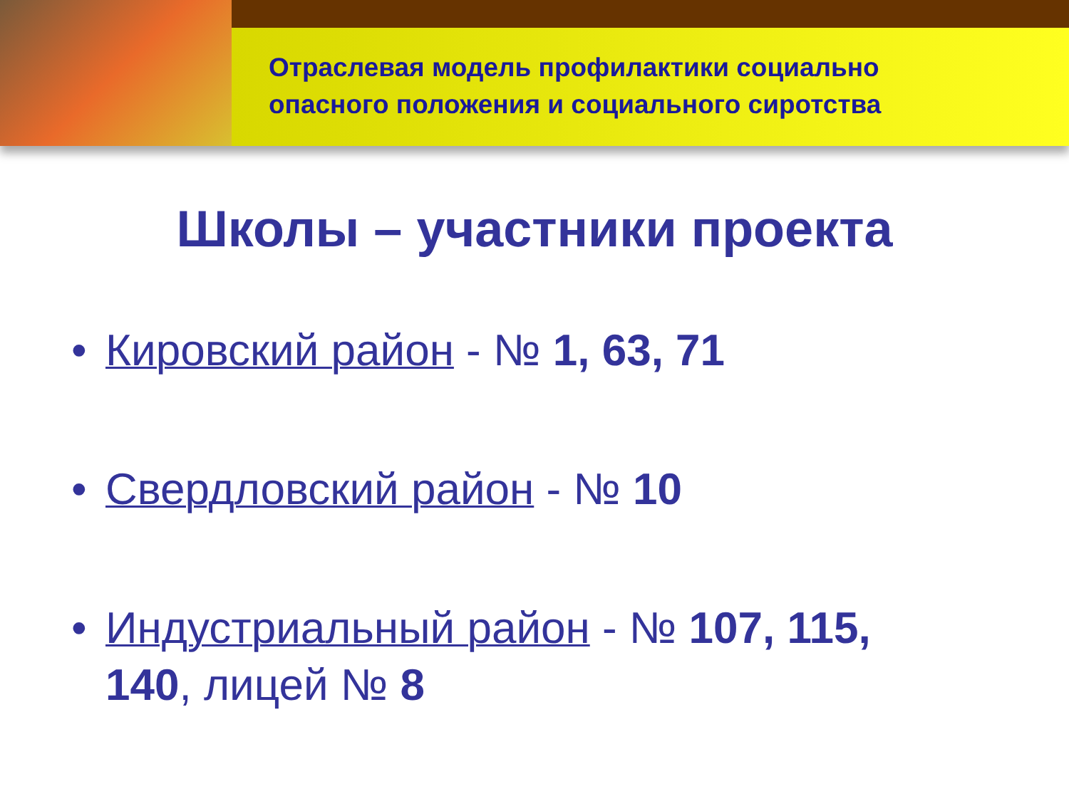Отраслевая модель профилактики социально
опасного положения и социального сиротства
Школы – участники проекта
• Кировский район - № 1, 63, 71
• Свердловский район - № 10
• Индустриальный район - № 107, 115,
140, лицей № 8